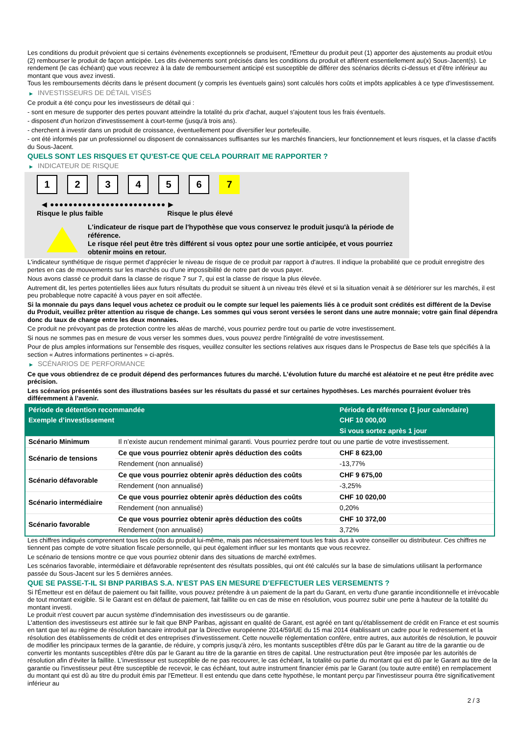Les conditions du produit prévoient que si certains évènements exceptionnels se produisent, l'Émetteur du produit peut (1) apporter des ajustements au produit et/ou (2) rembourser le produit de façon anticipée. Les dits évènements sont précisés dans les conditions du produit et afférent essentiellement au(x) Sous-Jacent(s). Le rendement (le cas échéant) que vous recevrez à la date de remboursement anticipé est susceptible de différer des scénarios décrits ci-dessus et d’être inférieur au montant que vous avez investi.
Tous les remboursements décrits dans le présent document (y compris les éventuels gains) sont calculés hors coûts et impôts applicables à ce type d'investissement.
▶ INVESTISSEURS DE DÉTAIL VISÉS
Ce produit a été conçu pour les investisseurs de détail qui :
- sont en mesure de supporter des pertes pouvant atteindre la totalité du prix d'achat, auquel s'ajoutent tous les frais éventuels.
- disposent d'un horizon d'investissement à court-terme (jusqu'à trois ans).
- cherchent à investir dans un produit de croissance, éventuellement pour diversifier leur portefeuille.
- ont été informés par un professionnel ou disposent de connaissances suffisantes sur les marchés financiers, leur fonctionnement et leurs risques, et la classe d'actifs du Sous-Jacent.
QUELS SONT LES RISQUES ET QU’EST-CE QUE CELA POURRAIT ME RAPPORTER ?
▶ INDICATEUR DE RISQUE
1 2 3 4 5 6 7
◀ ●●●●●●●●●●●●●●●●●●●●●●●●● ▶
Risque le plus faible Risque le plus élevé
L'indicateur de risque part de l'hypothèse que vous conservez le produit jusqu'à la période de référence.
Le risque réel peut être très différent si vous optez pour une sortie anticipée, et vous pourriez obtenir moins en retour.
L'indicateur synthétique de risque permet d'apprécier le niveau de risque de ce produit par rapport à d'autres. Il indique la probabilité que ce produit enregistre des pertes en cas de mouvements sur les marchés ou d'une impossibilité de notre part de vous payer.
Nous avons classé ce produit dans la classe de risque 7 sur 7, qui est la classe de risque la plus élevée.
Autrement dit, les pertes potentielles liées aux futurs résultats du produit se situent à un niveau très élevé et si la situation venait à se détériorer sur les marchés, il est peu probableque notre capacité à vous payer en soit affectée.
Si la monnaie du pays dans lequel vous achetez ce produit ou le compte sur lequel les paiements liés à ce produit sont crédités est différent de la Devise du Produit, veuillez prêter attention au risque de change. Les sommes qui vous seront versées le seront dans une autre monnaie; votre gain final dépendra donc du taux de change entre les deux monnaies.
Ce produit ne prévoyant pas de protection contre les aléas de marché, vous pourriez perdre tout ou partie de votre investissement.
Si nous ne sommes pas en mesure de vous verser les sommes dues, vous pouvez perdre l'intégralité de votre investissement.
Pour de plus amples informations sur l'ensemble des risques, veuillez consulter les sections relatives aux risques dans le Prospectus de Base tels que spécifiés à la section « Autres informations pertinentes » ci-après.
▶ SCÉNARIOS DE PERFORMANCE
Ce que vous obtiendrez de ce produit dépend des performances futures du marché. L’évolution future du marché est aléatoire et ne peut être prédite avec précision.
Les scénarios présentés sont des illustrations basées sur les résultats du passé et sur certaines hypothèses. Les marchés pourraient évoluer très différemment à l’avenir.
| Période de détention recommandée | | Période de référence (1 jour calendaire) |
| --- | --- | --- |
| Exemple d’investissement | | CHF 10 000,00 |
| | | Si vous sortez après 1 jour |
| Scénario Minimum | Il n’existe aucun rendement minimal garanti. Vous pourriez perdre tout ou une partie de votre investissement. | |
| Scénario de tensions | Ce que vous pourriez obtenir après déduction des coûts | CHF 8 623,00 |
| | Rendement (non annualisé) | -13,77% |
| Scénario défavorable | Ce que vous pourriez obtenir après déduction des coûts | CHF 9 675,00 |
| | Rendement (non annualisé) | -3,25% |
| Scénario intermédiaire | Ce que vous pourriez obtenir après déduction des coûts | CHF 10 020,00 |
| | Rendement (non annualisé) | 0,20% |
| Scénario favorable | Ce que vous pourriez obtenir après déduction des coûts | CHF 10 372,00 |
| | Rendement (non annualisé) | 3,72% |
Les chiffres indiqués comprennent tous les coûts du produit lui-même, mais pas nécessairement tous les frais dus à votre conseiller ou distributeur. Ces chiffres ne tiennent pas compte de votre situation fiscale personnelle, qui peut également influer sur les montants que vous recevrez.
Le scénario de tensions montre ce que vous pourriez obtenir dans des situations de marché extrêmes.
Les scénarios favorable, intermédiaire et défavorable représentent des résultats possibles, qui ont été calculés sur la base de simulations utilisant la performance passée du Sous-Jacent sur les 5 dernières années.
QUE SE PASSE-T-IL SI BNP PARIBAS S.A. N’EST PAS EN MESURE D’EFFECTUER LES VERSEMENTS ?
Si l'Émetteur est en défaut de paiement ou fait faillite, vous pouvez prétendre à un paiement de la part du Garant, en vertu d'une garantie inconditionnelle et irrévocable de tout montant exigible. Si le Garant est en défaut de paiement, fait faillite ou en cas de mise en résolution, vous pourrez subir une perte à hauteur de la totalité du montant investi.
Le produit n'est couvert par aucun système d'indemnisation des investisseurs ou de garantie.
L'attention des investisseurs est attirée sur le fait que BNP Paribas, agissant en qualité de Garant, est agréé en tant qu'établissement de crédit en France et est soumis en tant que tel au régime de résolution bancaire introduit par la Directive européenne 2014/59/UE du 15 mai 2014 établissant un cadre pour le redressement et la résolution des établissements de crédit et des entreprises d'investissement. Cette nouvelle réglementation confère, entre autres, aux autorités de résolution, le pouvoir de modifier les principaux termes de la garantie, de réduire, y compris jusqu'à zéro, les montants susceptibles d'être dûs par le Garant au titre de la garantie ou de convertir les montants susceptibles d'être dûs par le Garant au titre de la garantie en titres de capital. Une restructuration peut être imposée par les autorités de résolution afin d'éviter la faillite. L'investisseur est susceptible de ne pas recouvrer, le cas échéant, la totalité ou partie du montant qui est dû par le Garant au titre de la garantie ou l'investisseur peut être susceptible de recevoir, le cas échéant, tout autre instrument financier émis par le Garant (ou toute autre entité) en remplacement du montant qui est dû au titre du produit émis par l'Emetteur. Il est entendu que dans cette hypothèse, le montant perçu par l'investisseur pourra être significativement inférieur au
2 / 3